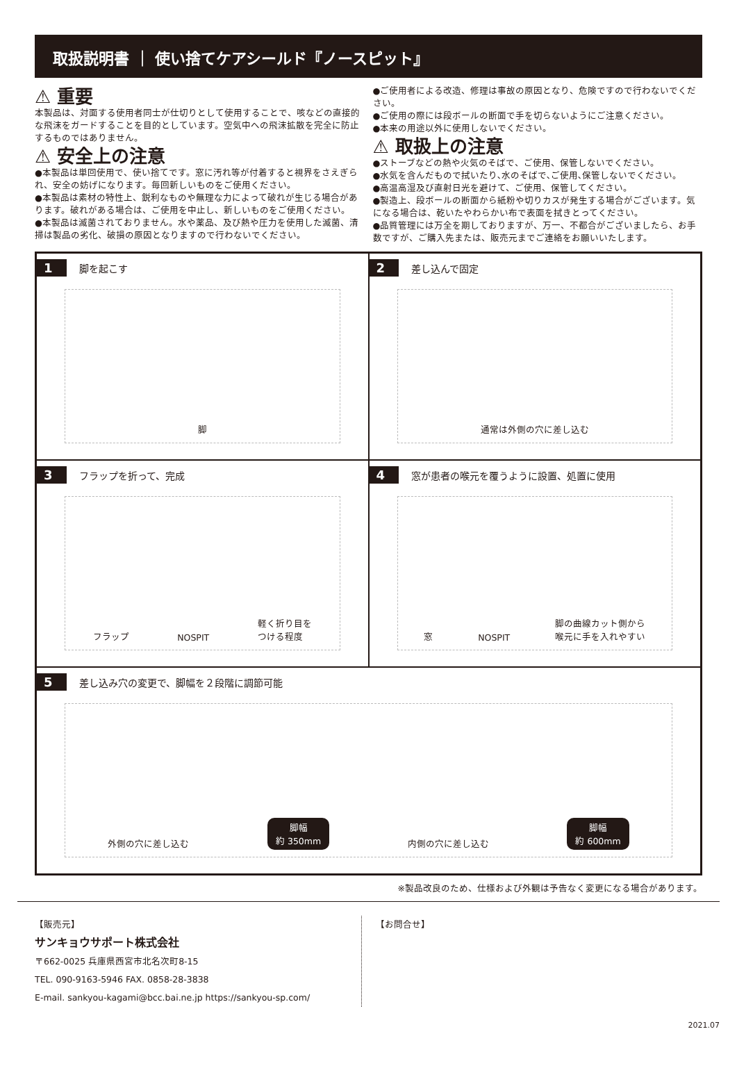取扱説明書 ｜ 使い捨てケアシールド『ノースピット』
⚠ 重要
本製品は、対面する使用者同士が仕切りとして使用することで、咳などの直接的な飛沫をガードすることを目的としています。空気中への飛沫拡散を完全に防止するものではありません。
⚠ 安全上の注意
●本製品は単回使用で、使い捨てです。窓に汚れ等が付着すると視界をさえぎられ、安全の妨げになります。毎回新しいものをご使用ください。
●本製品は素材の特性上、鋭利なものや無理な力によって破れが生じる場合があります。破れがある場合は、ご使用を中止し、新しいものをご使用ください。
●本製品は滅菌されておりません。水や薬品、及び熱や圧力を使用した滅菌、清掃は製品の劣化、破損の原因となりますので行わないでください。
●ご使用者による改造、修理は事故の原因となり、危険ですので行わないでください。
●ご使用の際には段ボールの断面で手を切らないようにご注意ください。
●本来の用途以外に使用しないでください。
⚠ 取扱上の注意
●ストーブなどの熱や火気のそばで、ご使用、保管しないでください。
●水気を含んだもので拭いたり､水のそばで､ご使用､保管しないでください。
●高温高湿及び直射日光を避けて、ご使用、保管してください。
●製造上、段ボールの断面から紙粉や切りカスが発生する場合がございます。気になる場合は、乾いたやわらかい布で表面を拭きとってください。
●品質管理には万全を期しておりますが、万一、不都合がございましたら、お手数ですが、ご購入先または、販売元までご連絡をお願いいたします。
1 脚を起こす
脚
2 差し込んで固定
通常は外側の穴に差し込む
3 フラップを折って、完成
フラップ NOSPIT 軽く折り目を
つける程度
4 窓が患者の喉元を覆うように設置、処置に使用
窓 NOSPIT 脚の曲線カット側から
喉元に手を入れやすい
5 差し込み穴の変更で、脚幅を２段階に調節可能
外側の穴に差し込む 脚幅
約 350mm 内側の穴に差し込む 脚幅
約 600mm
※製品改良のため、仕様および外観は予告なく変更になる場合があります。
【販売元】
サンキョウサポート株式会社
〒662-0025 兵庫県西宮市北名次町8-15
TEL. 090-9163-5946 FAX. 0858-28-3838
E-mail. sankyou-kagami@bcc.bai.ne.jp https://sankyou-sp.com/
【お問合せ】
2021.07